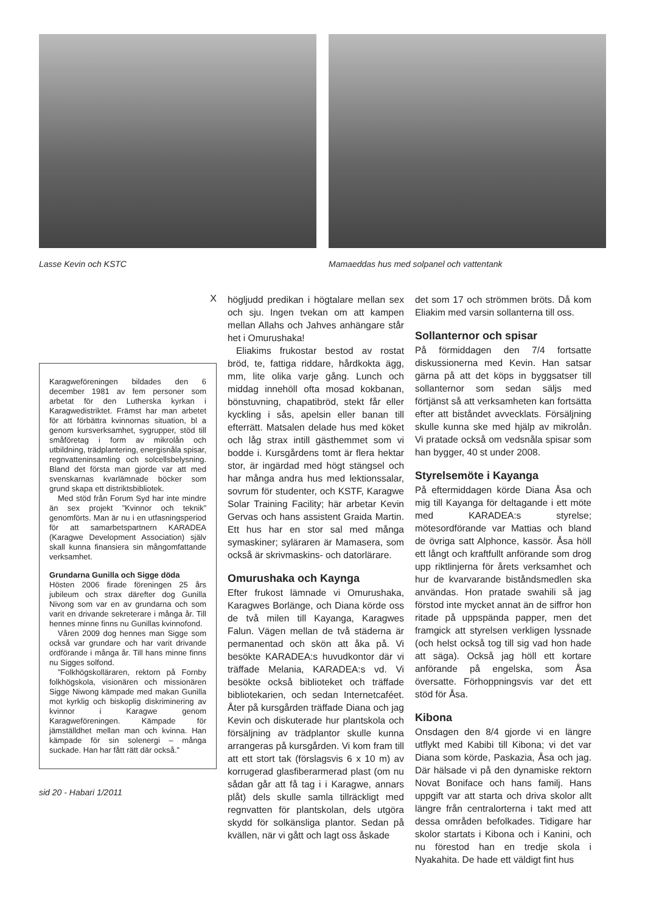Lasse Kevin och KSTC Mamaeddas hus med solpanel och vattentank
X
Karagweföreningen bildades den 6 december 1981 av fem personer som arbetat för den Lutherska kyrkan i Karagwedistriktet. Främst har man arbetet för att förbättra kvinnornas situation, bl a genom kursverksamhet, sygrupper, stöd till småföretag i form av mikrolån och utbildning, trädplantering, energisnåla spisar, regnvatteninsamling och solcellsbelysning. Bland det första man gjorde var att med svenskarnas kvarlämnade böcker som grund skapa ett distriktsbibliotek.
Med stöd från Forum Syd har inte mindre än sex projekt ”Kvinnor och teknik” genomförts. Man är nu i en utfasningsperiod för att samarbetspartnern KARADEA (Karagwe Development Association) själv skall kunna finansiera sin mångomfattande verksamhet.
Grundarna Gunilla och Sigge döda
Hösten 2006 firade föreningen 25 års jubileum och strax därefter dog Gunilla Nivong som var en av grundarna och som varit en drivande sekreterare i många år. Till hennes minne finns nu Gunillas kvinnofond.
Våren 2009 dog hennes man Sigge som också var grundare och har varit drivande ordförande i många år. Till hans minne finns nu Sigges solfond.
”Folkhögskolläraren, rektorn på Fornby folkhögskola, visionären och missionären Sigge Niwong kämpade med makan Gunilla mot kyrklig och biskoplig diskriminering av kvinnor i Karagwe genom Karagweföreningen. Kämpade för jämställdhet mellan man och kvinna. Han kämpade för sin solenergi – många suckade. Han har fått rätt där också.”
sid 20 - Habari 1/2011
högljudd predikan i högtalare mellan sex och sju. Ingen tvekan om att kampen mellan Allahs och Jahves anhängare står het i Omurushaka!
Eliakims frukostar bestod av rostat bröd, te, fattiga riddare, hårdkokta ägg, mm, lite olika varje gång. Lunch och middag innehöll ofta mosad kokbanan, bönstuvning, chapatibröd, stekt får eller kyckling i sås, apelsin eller banan till efterrätt. Matsalen delade hus med köket och låg strax intill gästhemmet som vi bodde i. Kursgårdens tomt är flera hektar stor, är ingärdad med högt stängsel och har många andra hus med lektionssalar, sovrum för studenter, och KSTF, Karagwe Solar Training Facility; här arbetar Kevin Gervas och hans assistent Graida Martin. Ett hus har en stor sal med många symaskiner; syläraren är Mamasera, som också är skrivmaskins- och datorlärare.
Omurushaka och Kaynga
Efter frukost lämnade vi Omurushaka, Karagwes Borlänge, och Diana körde oss de två milen till Kayanga, Karagwes Falun. Vägen mellan de två städerna är permanentad och skön att åka på. Vi besökte KARADEA:s huvudkontor där vi träffade Melania, KARADEA:s vd. Vi besökte också biblioteket och träffade bibliotekarien, och sedan Internetcaféet. Åter på kursgården träffade Diana och jag Kevin och diskuterade hur plantskola och försäljning av trädplantor skulle kunna arrangeras på kursgården. Vi kom fram till att ett stort tak (förslagsvis 6 x 10 m) av korrugerad glasfiberarmerad plast (om nu sådan går att få tag i i Karagwe, annars plåt) dels skulle samla tillräckligt med regnvatten för plantskolan, dels utgöra skydd för solkänsliga plantor. Sedan på kvällen, när vi gått och lagt oss åskade
det som 17 och strömmen bröts. Då kom Eliakim med varsin sollanterna till oss.
Sollanternor och spisar
På förmiddagen den 7/4 fortsatte diskussionerna med Kevin. Han satsar gärna på att det köps in byggsatser till sollanternor som sedan säljs med förtjänst så att verksamheten kan fortsätta efter att biståndet avvecklats. Försäljning skulle kunna ske med hjälp av mikrolån. Vi pratade också om vedsnåla spisar som han bygger, 40 st under 2008.
Styrelsemöte i Kayanga
På eftermiddagen körde Diana Åsa och mig till Kayanga för deltagande i ett möte med KARADEA:s styrelse; mötesordförande var Mattias och bland de övriga satt Alphonce, kassör. Åsa höll ett långt och kraftfullt anförande som drog upp riktlinjerna för årets verksamhet och hur de kvarvarande biståndsmedlen ska användas. Hon pratade swahili så jag förstod inte mycket annat än de siffror hon ritade på uppspända papper, men det framgick att styrelsen verkligen lyssnade (och helst också tog till sig vad hon hade att säga). Också jag höll ett kortare anförande på engelska, som Åsa översatte. Förhoppningsvis var det ett stöd för Åsa.
Kibona
Onsdagen den 8/4 gjorde vi en längre utflykt med Kabibi till Kibona; vi det var Diana som körde, Paskazia, Åsa och jag. Där hälsade vi på den dynamiske rektorn Novat Boniface och hans familj. Hans uppgift var att starta och driva skolor allt längre från centralorterna i takt med att dessa områden befolkades. Tidigare har skolor startats i Kibona och i Kanini, och nu förestod han en tredje skola i Nyakahita. De hade ett väldigt fint hus